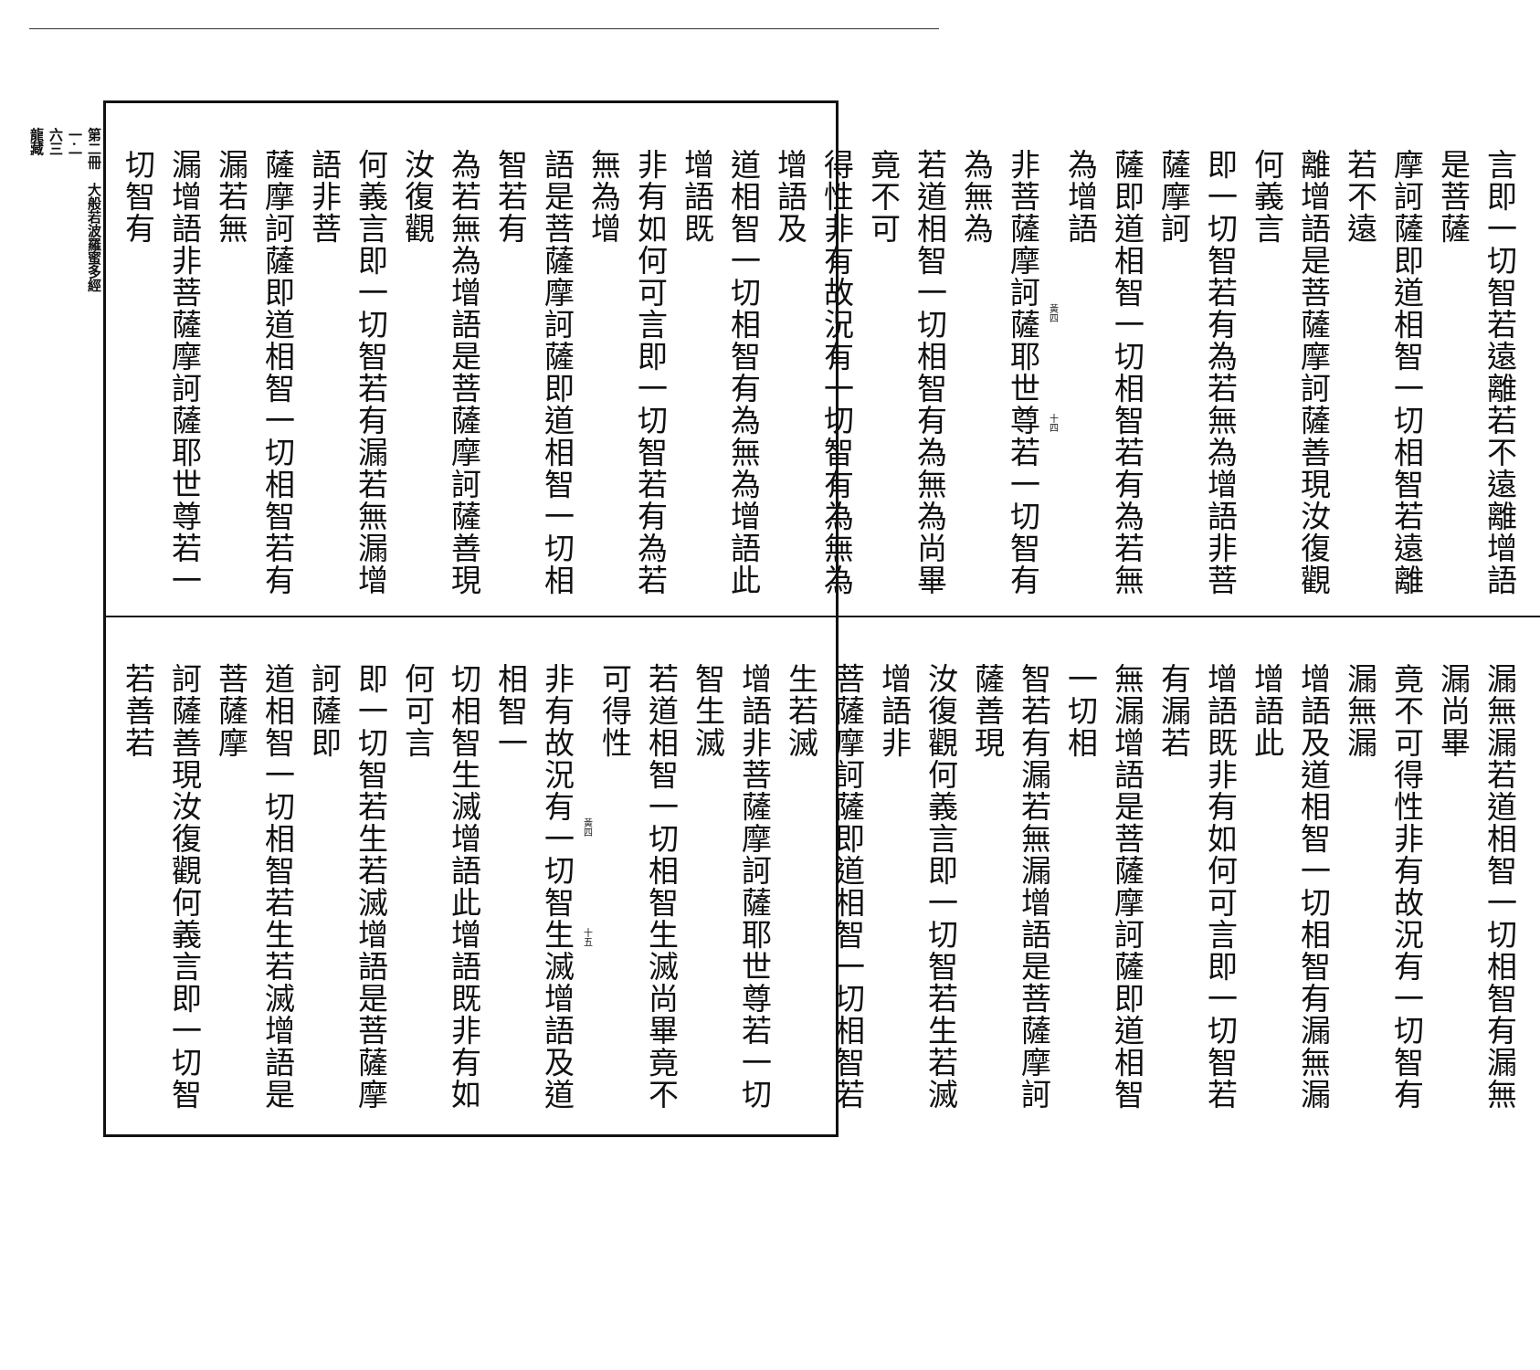第二冊　大般若波羅蜜多經
一·一
六三
龍藏
言即一切智若遠離若不遠離增語是菩薩
摩訶薩即道相智一切相智若遠離若不遠
離增語是菩薩摩訶薩善現汝復觀何義言
即一切智若有為若無為增語非菩薩摩訶
薩即道相智一切相智若有為若無為增語
黃四　　　　　　　　　　十四
非菩薩摩訶薩耶世尊若一切智有為無為
若道相智一切相智有為無為尚畢竟不可
得性非有故況有一切智有為無為增語及
道相智一切相智有為無為增語此增語既
非有如何可言即一切智若有為若無為增
語是菩薩摩訶薩即道相智一切相智若有
為若無為增語是菩薩摩訶薩善現汝復觀
何義言即一切智若有漏若無漏增語非菩
薩摩訶薩即道相智一切相智若有漏若無
漏增語非菩薩摩訶薩耶世尊若一切智有
漏無漏若道相智一切相智有漏無漏尚畢
竟不可得性非有故況有一切智有漏無漏
增語及道相智一切相智有漏無漏增語此
增語既非有如何可言即一切智若有漏若
無漏增語是菩薩摩訶薩即道相智一切相
智若有漏若無漏增語是菩薩摩訶薩善現
汝復觀何義言即一切智若生若滅增語非
菩薩摩訶薩即道相智一切相智若生若滅
增語非菩薩摩訶薩耶世尊若一切智生滅
若道相智一切相智生滅尚畢竟不可得性
黃四　　　　　　　　　　十五
非有故況有一切智生滅增語及道相智一
切相智生滅增語此增語既非有如何可言
即一切智若生若滅增語是菩薩摩訶薩即
道相智一切相智若生若滅增語是菩薩摩
訶薩善現汝復觀何義言即一切智若善若